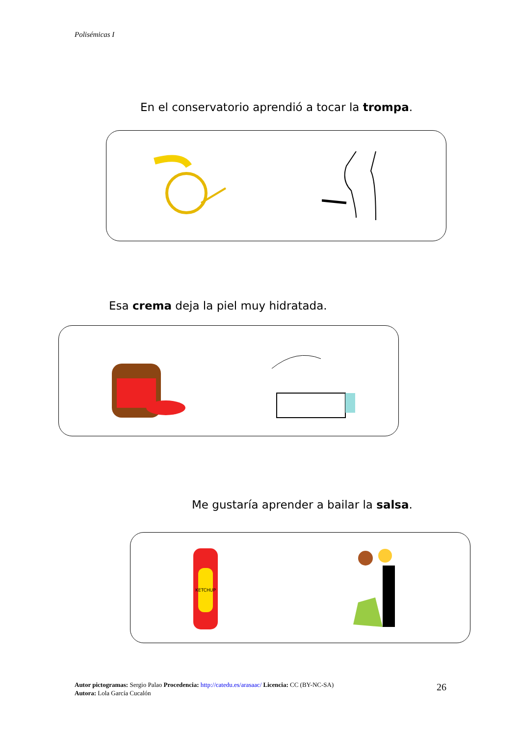Polisémicas I
En el conservatorio aprendió a tocar la trompa.
Esa crema deja la piel muy hidratada.
Me gustaría aprender a bailar la salsa.
KETCHUP
Autor pictogramas: Sergio Palao Procedencia: http://catedu.es/arasaac/ Licencia: CC (BY-NC-SA)
Autora: Lola García Cucalón
26